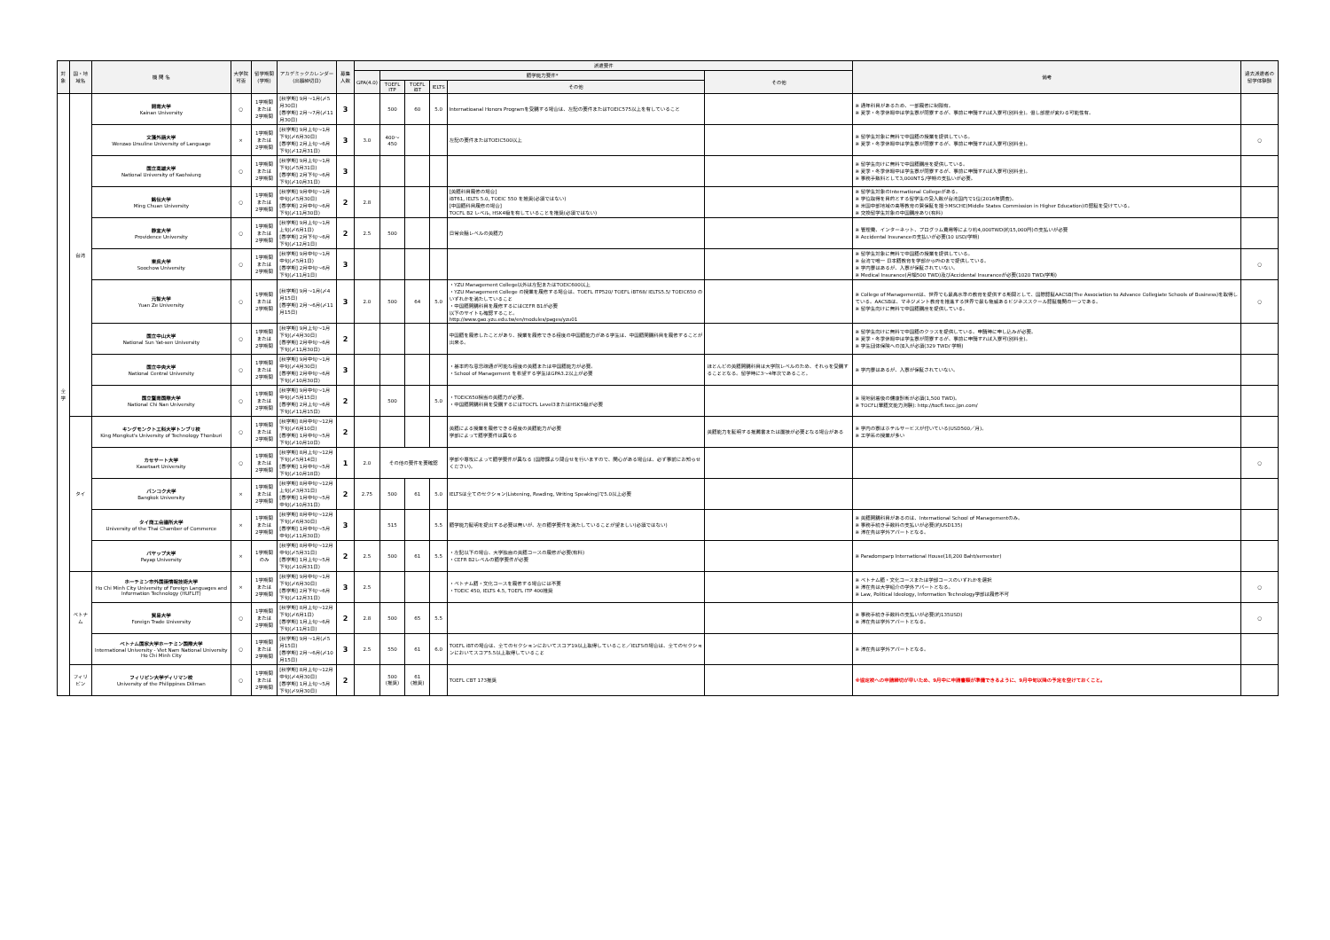| 対象 | 国・地域名 | 機 関 名 | 大学院可否 | 留学期間(学期) | アカデミックカレンダー(出願締切日) | 募集人数 | 派遣要件 | | | | | | 備考 | 過去派遣者の留学体験談 |
| --- | --- | --- | --- | --- | --- | --- | --- | --- | --- | --- | --- | --- | --- | --- |
| | | | | | | | GPA(4.0) | 語学能力要件* | | | | その他 | | |
| | | | | | | | | TOEFL ITP | TOEFL iBT | IELTS | その他 | | | |
| 全学 | 台湾 | 開南大学 Kainan University | ○ | 1学期間または 2学期間 | [秋学期] 9月～1月(〆5月30日) [春学期] 2月～7月(〆11月30日) | 3 | | 500 | 60 | 5.0 | Internatioanal Honors Programを受講する場合は、左記の要件またはTOEIC575以上を有していること | | ※ 通年科目があるため、一部履修に制限有。 ※ 夏季・冬季休暇中は学生寮が閉寮するが、事前に申請すれば入寮可(別料金)。但し部屋が変わる可能性有。 | |
| | | 文藻外語大学 Wenzao Ursuline University of Language | × | 1学期間または 2学期間 | [秋学期] 9月上旬～1月下旬(〆6月30日) [春学期] 2月上旬～6月下旬(〆12月31日) | 3 | 3.0 | 400～ 450 | | | 左記の要件またはTOEIC500以上 | | ※ 留学生対象に無料で中国語の授業を提供している。 ※ 夏季・冬季休暇中は学生寮が閉寮するが、事前に申請すれば入寮可(別料金)。 | ○ |
| | | 国立高雄大学 National University of Kaohsiung | ○ | 1学期間または 2学期間 | [秋学期] 9月上旬～1月下旬(〆5月31日) [春学期] 2月下旬～6月下旬(〆10月31日) | 3 | | | | | | | ※ 留学生向けに無料で中国語講座を提供している。 ※ 夏季・冬季休暇中は学生寮が閉寮するが、事前に申請すれば入寮可(別料金)。 ※ 事務手数料として3,000NT＄/学期の支払いが必要。 | |
| | | 銘伝大学 Ming Chuan University | ○ | 1学期間または 2学期間 | [秋学期] 9月中旬～1月中旬(〆5月30日) [春学期] 2月中旬～6月下旬(〆11月30日) | 2 | 2.8 | | | | [英語科目履修の場合] iBT61, IELTS 5.0, TOEIC 550 を推奨(必須ではない) [中国語科目履修の場合] TOCFL B2 レベル, HSK4級を有していることを推奨(必須ではない) | | ※ 留学生対象のInternational Collegeがある。 ※ 学位取得を目的とする留学生の受入数が台湾国内で1位(2016年調査)。 ※ 米国中部地域の高等教育の質保証を担うMSCHE(Middle States Commission in Higher Education)の認証を受けている。 ※ 交換留学生対象の中国講座あり(有料) | |
| | | 静宜大学 Providence University | ○ | 1学期間または 2学期間 | [秋学期] 9月上旬～1月上旬(〆6月1日) [春学期] 2月下旬～6月下旬(〆12月1日) | 2 | 2.5 | 500 | | | 日常会話レベルの英語力 | | ※ 管理費、インターネット、プログラム費用等により約4,000TWD(約15,000円)の支払いが必要 ※ Accidental Insuranceの支払いが必要(10 USD/学期) | |
| | | 東呉大学 Soochow University | ○ | 1学期間または 2学期間 | [秋学期] 9月中旬～1月中旬(〆5月1日) [春学期] 2月中旬～6月下旬(〆11月1日) | 3 | | | | | | | ※ 留学生対象に無料で中国語の授業を提供している。 ※ 台湾で唯一 日本語教育を学部からPhDまで提供している。 ※ 学内寮はあるが、入寮が保証されていない。 ※ Medical Insurance(月額500 TWD)及びAccidental Insuranceが必要(1020 TWD/学期) | ○ |
| | | 元智大学 Yuan Ze University | ○ | 1学期間または 2学期間 | [秋学期] 9月～1月(〆4月15日) [春学期] 2月～6月(〆11月15日) | 3 | 2.0 | 500 | 64 | 5.0 | ・YZU Management College以外は左記またはTOEIC600以上 ・YZU Management College の授業を履修する場合は、TOEFL ITP520/ TOEFL iBT68/ IELTS5.5/ TOEIC650 のいずれかを満たしていること ・中国語開講科目を履修するにはCEFR B1が必要 以下のサイトも確認すること。 http://www.gao.yzu.edu.tw/en/modules/pages/yzu01 | | ※ College of Managementは、世界でも最高水準の教育を提供する期間として、国際認証AACSB(The Association to Advance Collegiate Schools of Business)を取得している。AACSBは、マネジメント教育を推進する世界で最も権威あるビジネススクール認証機関の一つである。 ※ 留学生向けに無料で中国語講座を提供している。 | ○ |
| | | 国立中山大学 National Sun Yat-sen University | ○ | 1学期間または 2学期間 | [秋学期] 9月上旬～1月下旬(〆4月30日) [春学期] 2月中旬～6月下旬(〆11月30日) | 2 | | | | | 中国語を履修したことがあり、授業を履修できる程度の中国語能力がある学生は、中国語開講科目を履修することが出来る。 | | ※ 留学生向けに無料で中国語のクラスを提供している。申請時に申し込みが必要。 ※ 夏季・冬季休暇中は学生寮が閉寮するが、事前に申請すれば入寮可(別料金)。 ※ 学生団体保険への加入が必須(329 TWD/ 学期) | |
| | | 国立中央大学 National Central University | ○ | 1学期間または 2学期間 | [秋学期] 9月中旬～1月中旬(〆4月30日) [春学期] 2月中旬～6月下旬(〆10月30日) | 3 | | | | | ・基本的な意思疎通が可能な程度の英語または中国語能力が必要。 ・School of Management を希望する学生はGPA3.2以上が必要 | ほとんどの英語開講科目は大学院レベルのため、それらを受講することとなる。留学時に3～4年次であること。 | ※ 学内寮はあるが、入寮が保証されていない。 | |
| | | 国立曁南国際大学 National Chi Nan University | ○ | 1学期間または 2学期間 | [秋学期] 9月中旬～1月中旬(〆5月15日) [春学期] 2月上旬～6月下旬(〆11月15日) | 2 | | 500 | | 5.0 | ・TOEIC650相当の英語力が必要。 ・中国語開講科目を受講するにはTOCFL Level3またはHSK5級が必要 | | ※ 現地到着後の健康診断が必須(1,500 TWD)。 ※ TOCFL(華語文能力測験): http://tocfl.tecc.jpn.com/ | |
| | タイ | キングモンクト工科大学トンブリ校 King Mongkut's University of Technology Thonburi | ○ | 1学期間または 2学期間 | [秋学期] 8月中旬～12月下旬(〆6月10日) [春学期] 1月中旬～5月下旬(〆10月10日) | 2 | | | | | 英語による授業を履修できる程度の英語能力が必要 学部によって語学要件は異なる | 英語能力を証明する推薦書または面接が必要となる場合がある | ※ 学内の寮はホテルサービスが付いている(USD500／月)。 ※ 工学系の授業が多い | |
| | | カセサート大学 Kasetsart University | ○ | 1学期間または 2学期間 | [秋学期] 8月上旬～12月下旬(〆5月14日) [春学期] 1月中旬～5月下旬(〆10月18日) | 1 | 2.0 | その他の要件を要確認 | | | 学部や専攻によって語学要件が異なる (国際課より問合せを行いますので、関心がある場合は、必ず事前にお知らせください)。 | | | ○ |
| | | バンコク大学 Bangkok University | × | 1学期間または 2学期間 | [秋学期] 8月中旬～12月上旬(〆3月31日) [春学期] 1月中旬～5月中旬(〆10月31日) | 2 | 2.75 | 500 | 61 | 5.0 | IELTSは全てのセクション(Listening, Reading, Writing Speaking)で5.0以上必要 | | | |
| | | タイ商工会議所大学 University of the Thai Chamber of Commerce | × | 1学期間または 2学期間 | [秋学期] 8月中旬～12月下旬(〆6月30日) [春学期] 1月中旬～5月中旬(〆11月30日) | 3 | | 515 | | 5.5 | 語学能力証明を提出する必要は無いが、左の語学要件を満たしていることが望ましい(必須ではない) | | ※ 英語開講科目があるのは、International School of Managementのみ。 ※ 事務手続き手数料の支払いが必要(約USD135) ※ 滞在先は学外アパートとなる。 | |
| | | パヤップ大学 Payap University | × | 1学期間のみ | [秋学期] 8月中旬～12月中旬(〆5月31日) [春学期] 1月上旬～5月下旬(〆10月31日) | 2 | 2.5 | 500 | 61 | 5.5 | ・左記以下の場合、大学独自の英語コースの履修が必要(有料) ・CEFR B2レベルの語学要件が必要 | | ※ Paradornparp International House(18,200 Baht/semester) | |
| | ベトナム | ホーチミン市外国語情報技術大学 Ho Chi Minh City University of Foreign Languages and Information Technology (HUFLIT) | × | 1学期間または 2学期間 | [秋学期] 9月中旬～1月下旬(〆6月30日) [春学期] 2月下旬～6月下旬(〆12月31日) | 3 | 2.5 | | | | ・ベトナム語・文化コースを履修する場合には不要 ・TOEIC 450, IELTS 4.5, TOEFL ITP 400推奨 | | ※ ベトナム語・文化コースまたは学部コースのいずれかを選択 ※ 滞在先は大学紹介の学外アパートとなる。 ※ Law, Political Ideology, Information Technology学部は履修不可 | ○ |
| | | 貿易大学 Foreign Trade University | ○ | 1学期間または 2学期間 | [秋学期] 8月上旬～12月下旬(〆6月1日) [春学期] 1月上旬～6月下旬(〆11月1日) | 2 | 2.8 | 500 | 65 | 5.5 | | | ※ 事務手続き手数料の支払いが必要(約135USD) ※ 滞在先は学外アパートとなる。 | ○ |
| | | ベトナム国家大学ホーチミン国際大学 International University - Viet Nam National University Ho Chi Minh City | ○ | 1学期間または 2学期間 | [秋学期] 9月～1月(〆5月15日) [春学期] 2月～6月(〆10月15日) | 3 | 2.5 | 550 | 61 | 6.0 | TOEFL iBTの場合は、全てのセクションにおいてスコア19以上取得していること／IELTSの場合は、全てのセクションにおいてスコア5.5以上取得していること | | ※ 滞在先は学外アパートとなる。 | |
| | フィリピン | フィリピン大学ディリマン校 University of the Philippines Diliman | ○ | 1学期間または 2学期間 | [秋学期] 8月上旬～12月中旬(〆4月30日) [春学期] 1月上旬～5月下旬(〆9月30日) | 2 | | 500 (推奨) | 61 (推奨) | | TOEFL CBT 173推奨 | | ※協定校への申請締切が早いため、9月中に申請書類が準備できるように、9月中旬以降の予定を空けておくこと。 | |